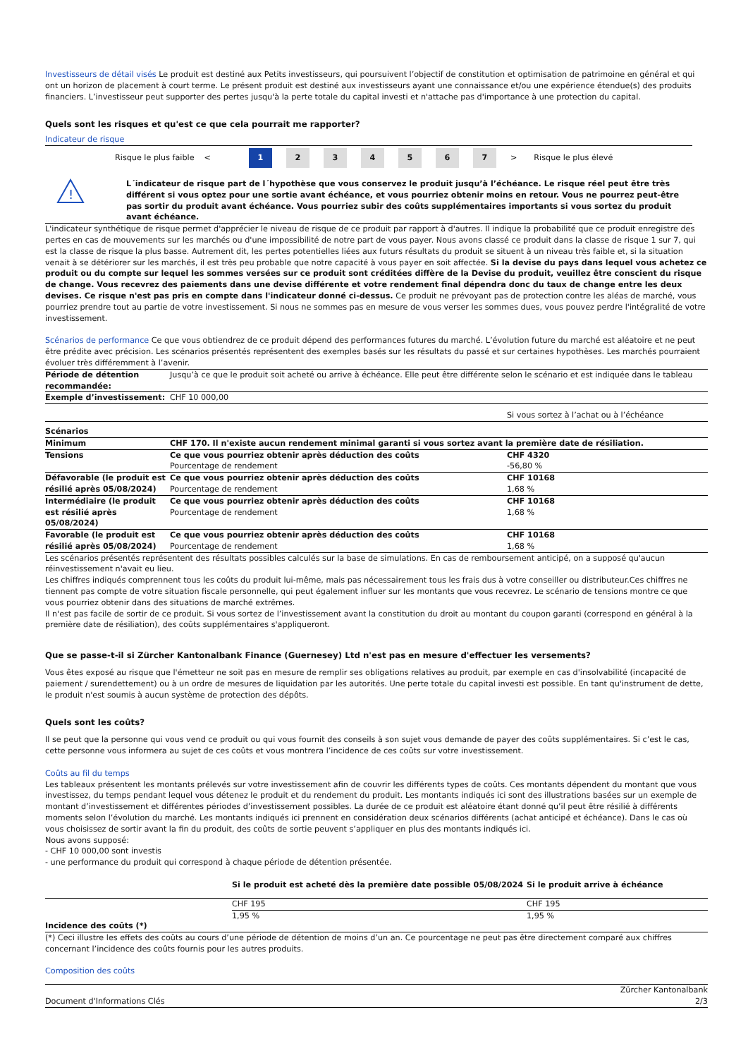Investisseurs de détail visés Le produit est destiné aux Petits investisseurs, qui poursuivent l’objectif de constitution et optimisation de patrimoine en général et qui ont un horizon de placement à court terme. Le présent produit est destiné aux investisseurs ayant une connaissance et/ou une expérience étendue(s) des produits financiers. L’investisseur peut supporter des pertes jusqu'à la perte totale du capital investi et n'attache pas d'importance à une protection du capital.
Quels sont les risques et qu'est ce que cela pourrait me rapporter?
Indicateur de risque
Risque le plus faible < 1 234567 > Risque le plus élevé
!
L´indicateur de risque part de l´hypothèse que vous conservez le produit jusqu’à l’échéance. Le risque réel peut être très différent si vous optez pour une sortie avant échéance, et vous pourriez obtenir moins en retour. Vous ne pourrez peut-être pas sortir du produit avant échéance. Vous pourriez subir des coûts supplémentaires importants si vous sortez du produit avant échéance.
L'indicateur synthétique de risque permet d'apprécier le niveau de risque de ce produit par rapport à d'autres. Il indique la probabilité que ce produit enregistre des pertes en cas de mouvements sur les marchés ou d'une impossibilité de notre part de vous payer. Nous avons classé ce produit dans la classe de risque 1 sur 7, qui est la classe de risque la plus basse. Autrement dit, les pertes potentielles liées aux futurs résultats du produit se situent à un niveau très faible et, si la situation venait à se détériorer sur les marchés, il est très peu probable que notre capacité à vous payer en soit affectée. Si la devise du pays dans lequel vous achetez ce produit ou du compte sur lequel les sommes versées sur ce produit sont créditées diffère de la Devise du produit, veuillez être conscient du risque de change. Vous recevrez des paiements dans une devise différente et votre rendement final dépendra donc du taux de change entre les deux devises. Ce risque n'est pas pris en compte dans l'indicateur donné ci-dessus. Ce produit ne prévoyant pas de protection contre les aléas de marché, vous pourriez prendre tout au partie de votre investissement. Si nous ne sommes pas en mesure de vous verser les sommes dues, vous pouvez perdre l'intégralité de votre investissement.
Scénarios de performance Ce que vous obtiendrez de ce produit dépend des performances futures du marché. L’évolution future du marché est aléatoire et ne peut être prédite avec précision. Les scénarios présentés représentent des exemples basés sur les résultats du passé et sur certaines hypothèses. Les marchés pourraient évoluer très différemment à l’avenir.
| Période de détention recommandée: | Jusqu’à ce que le produit soit acheté ou arrive à échéance. Elle peut être différente selon le scénario et est indiquée dans le tableau | |
| Exemple d’investissement: | CHF 10 000,00 | |
| | | Si vous sortez à l’achat ou à l’échéance |
| Scénarios | | |
| Minimum | CHF 170. Il n'existe aucun rendement minimal garanti si vous sortez avant la première date de résiliation. | |
| Tensions | Ce que vous pourriez obtenir après déduction des coûts Pourcentage de rendement | CHF 4320 -56,80 % |
| Défavorable (le produit est résilié après 05/08/2024) | Ce que vous pourriez obtenir après déduction des coûts Pourcentage de rendement | CHF 10168 1,68 % |
| Intermédiaire (le produit est résilié après 05/08/2024) | Ce que vous pourriez obtenir après déduction des coûts Pourcentage de rendement | CHF 10168 1,68 % |
| Favorable (le produit est résilié après 05/08/2024) | Ce que vous pourriez obtenir après déduction des coûts Pourcentage de rendement | CHF 10168 1,68 % |
Les scénarios présentés représentent des résultats possibles calculés sur la base de simulations. En cas de remboursement anticipé, on a supposé qu'aucun réinvestissement n'avait eu lieu.
Les chiffres indiqués comprennent tous les coûts du produit lui-même, mais pas nécessairement tous les frais dus à votre conseiller ou distributeur.Ces chiffres ne tiennent pas compte de votre situation fiscale personnelle, qui peut également influer sur les montants que vous recevrez. Le scénario de tensions montre ce que vous pourriez obtenir dans des situations de marché extrêmes.
Il n'est pas facile de sortir de ce produit. Si vous sortez de l’investissement avant la constitution du droit au montant du coupon garanti (correspond en général à la première date de résiliation), des coûts supplémentaires s'appliqueront.
Que se passe-t-il si Zürcher Kantonalbank Finance (Guernesey) Ltd n'est pas en mesure d'effectuer les versements?
Vous êtes exposé au risque que l'émetteur ne soit pas en mesure de remplir ses obligations relatives au produit, par exemple en cas d'insolvabilité (incapacité de paiement / surendettement) ou à un ordre de mesures de liquidation par les autorités. Une perte totale du capital investi est possible. En tant qu'instrument de dette, le produit n'est soumis à aucun système de protection des dépôts.
Quels sont les coûts?
Il se peut que la personne qui vous vend ce produit ou qui vous fournit des conseils à son sujet vous demande de payer des coûts supplémentaires. Si c’est le cas, cette personne vous informera au sujet de ces coûts et vous montrera l’incidence de ces coûts sur votre investissement.
Coûts au fil du temps
Les tableaux présentent les montants prélevés sur votre investissement afin de couvrir les différents types de coûts. Ces montants dépendent du montant que vous investissez, du temps pendant lequel vous détenez le produit et du rendement du produit. Les montants indiqués ici sont des illustrations basées sur un exemple de montant d’investissement et différentes périodes d’investissement possibles. La durée de ce produit est aléatoire étant donné qu’il peut être résilié à différents moments selon l’évolution du marché. Les montants indiqués ici prennent en considération deux scénarios différents (achat anticipé et échéance). Dans le cas où vous choisissez de sortir avant la fin du produit, des coûts de sortie peuvent s’appliquer en plus des montants indiqués ici.
Nous avons supposé:
- CHF 10 000,00 sont investis
- une performance du produit qui correspond à chaque période de détention présentée.
| | Si le produit est acheté dès la première date possible 05/08/2024 | Si le produit arrive à échéance |
| --- | --- | --- |
| Incidence des coûts (*) | CHF 195 | CHF 195 |
| | 1,95 % | 1,95 % |
(*) Ceci illustre les effets des coûts au cours d’une période de détention de moins d’un an. Ce pourcentage ne peut pas être directement comparé aux chiffres concernant l’incidence des coûts fournis pour les autres produits.
Composition des coûts
Document d'Informations Clés Zürcher Kantonalbank
2/3